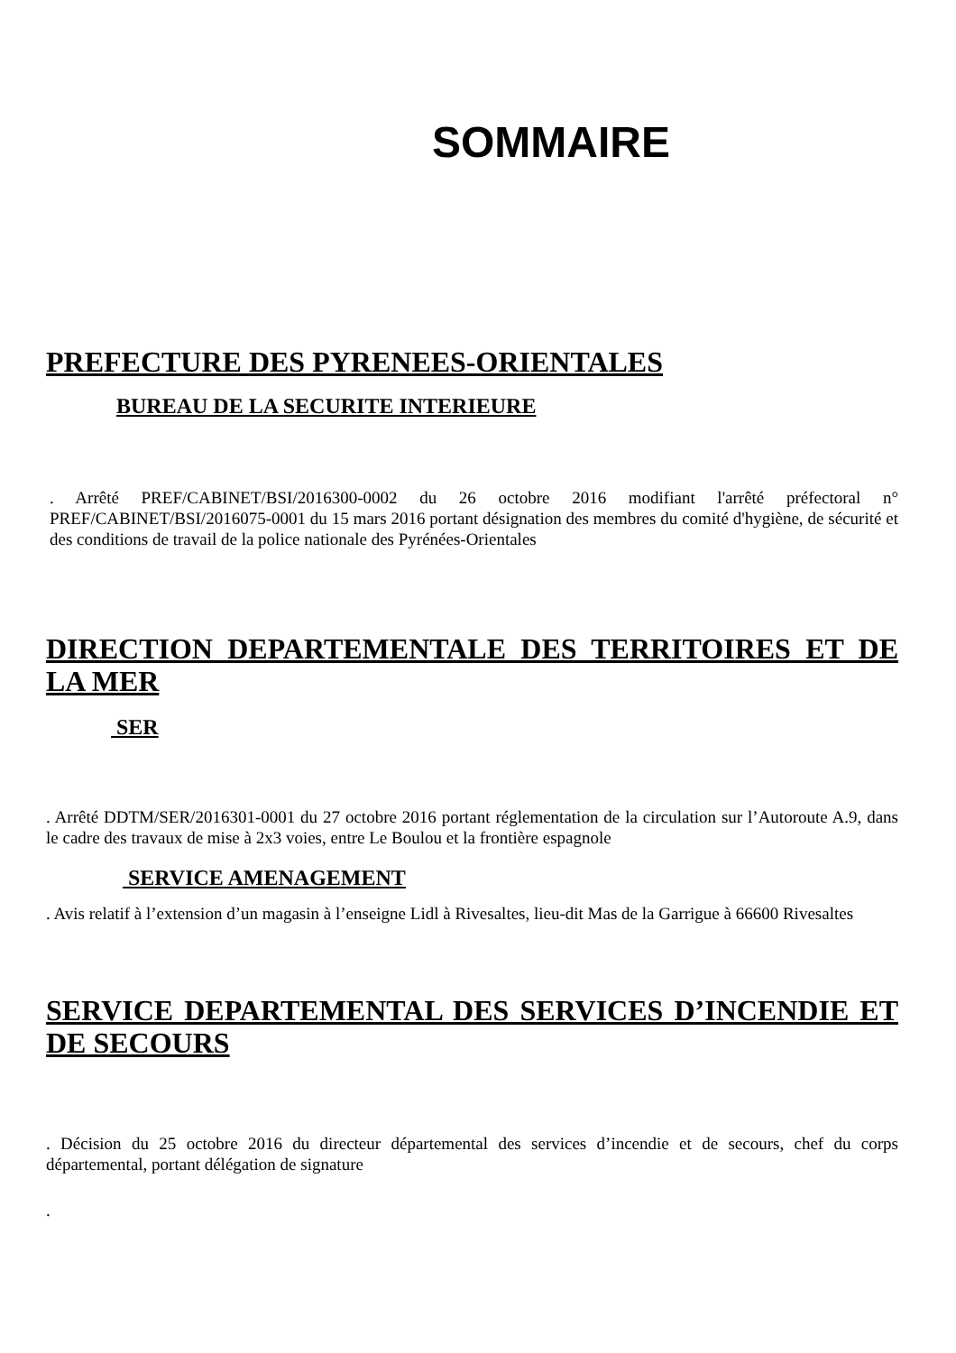SOMMAIRE
PREFECTURE DES PYRENEES-ORIENTALES
BUREAU DE LA SECURITE INTERIEURE
. Arrêté PREF/CABINET/BSI/2016300-0002 du 26 octobre 2016 modifiant l'arrêté préfectoral n° PREF/CABINET/BSI/2016075-0001 du 15 mars 2016 portant désignation des membres du comité d'hygiène, de sécurité et des conditions de travail de la police nationale des Pyrénées-Orientales
DIRECTION DEPARTEMENTALE DES TERRITOIRES ET DE LA MER
SER
. Arrêté DDTM/SER/2016301-0001 du 27 octobre 2016 portant réglementation de la circulation sur l’Autoroute A.9, dans le cadre des travaux de mise à 2x3 voies, entre Le Boulou et la frontière espagnole
SERVICE AMENAGEMENT
. Avis relatif à l’extension d’un magasin à l’enseigne Lidl à Rivesaltes, lieu-dit Mas de la Garrigue à 66600 Rivesaltes
SERVICE DEPARTEMENTAL DES SERVICES D’INCENDIE ET DE SECOURS
. Décision du 25 octobre 2016 du directeur départemental des services d’incendie et de secours, chef du corps départemental, portant délégation de signature
.